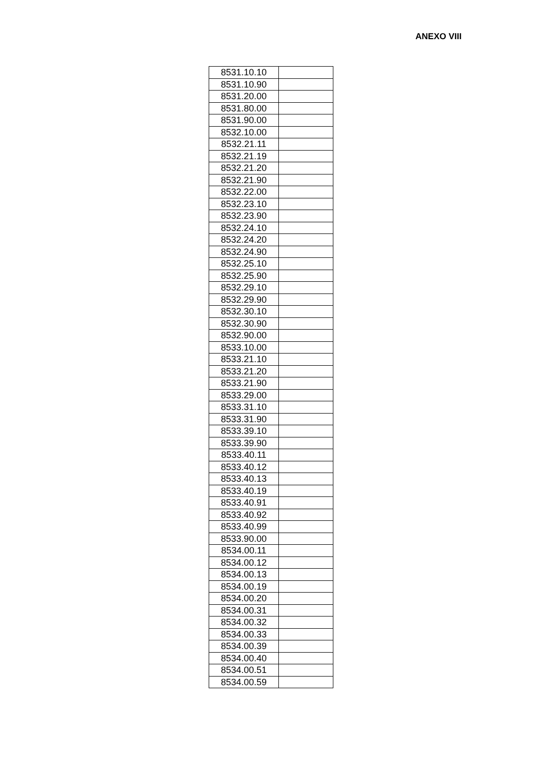ANEXO VIII
| 8531.10.10 | |
| 8531.10.90 | |
| 8531.20.00 | |
| 8531.80.00 | |
| 8531.90.00 | |
| 8532.10.00 | |
| 8532.21.11 | |
| 8532.21.19 | |
| 8532.21.20 | |
| 8532.21.90 | |
| 8532.22.00 | |
| 8532.23.10 | |
| 8532.23.90 | |
| 8532.24.10 | |
| 8532.24.20 | |
| 8532.24.90 | |
| 8532.25.10 | |
| 8532.25.90 | |
| 8532.29.10 | |
| 8532.29.90 | |
| 8532.30.10 | |
| 8532.30.90 | |
| 8532.90.00 | |
| 8533.10.00 | |
| 8533.21.10 | |
| 8533.21.20 | |
| 8533.21.90 | |
| 8533.29.00 | |
| 8533.31.10 | |
| 8533.31.90 | |
| 8533.39.10 | |
| 8533.39.90 | |
| 8533.40.11 | |
| 8533.40.12 | |
| 8533.40.13 | |
| 8533.40.19 | |
| 8533.40.91 | |
| 8533.40.92 | |
| 8533.40.99 | |
| 8533.90.00 | |
| 8534.00.11 | |
| 8534.00.12 | |
| 8534.00.13 | |
| 8534.00.19 | |
| 8534.00.20 | |
| 8534.00.31 | |
| 8534.00.32 | |
| 8534.00.33 | |
| 8534.00.39 | |
| 8534.00.40 | |
| 8534.00.51 | |
| 8534.00.59 | |